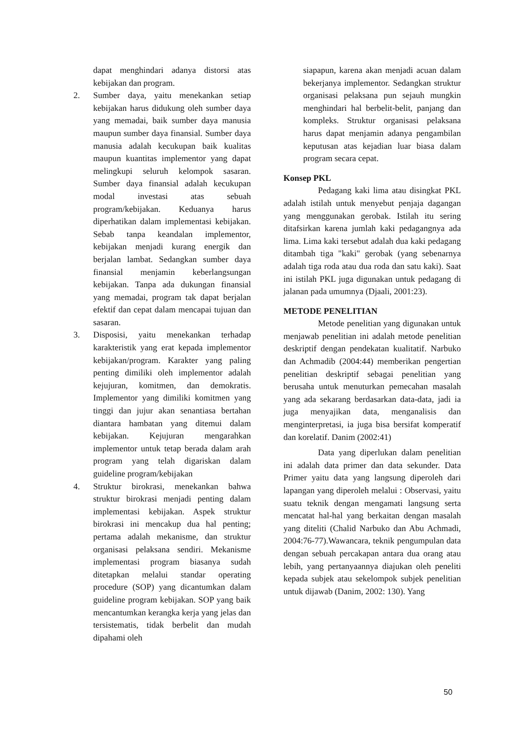dapat menghindari adanya distorsi atas kebijakan dan program.
2. Sumber daya, yaitu menekankan setiap kebijakan harus didukung oleh sumber daya yang memadai, baik sumber daya manusia maupun sumber daya finansial. Sumber daya manusia adalah kecukupan baik kualitas maupun kuantitas implementor yang dapat melingkupi seluruh kelompok sasaran. Sumber daya finansial adalah kecukupan modal investasi atas sebuah program/kebijakan. Keduanya harus diperhatikan dalam implementasi kebijakan. Sebab tanpa keandalan implementor, kebijakan menjadi kurang energik dan berjalan lambat. Sedangkan sumber daya finansial menjamin keberlangsungan kebijakan. Tanpa ada dukungan finansial yang memadai, program tak dapat berjalan efektif dan cepat dalam mencapai tujuan dan sasaran.
3. Disposisi, yaitu menekankan terhadap karakteristik yang erat kepada implementor kebijakan/program. Karakter yang paling penting dimiliki oleh implementor adalah kejujuran, komitmen, dan demokratis. Implementor yang dimiliki komitmen yang tinggi dan jujur akan senantiasa bertahan diantara hambatan yang ditemui dalam kebijakan. Kejujuran mengarahkan implementor untuk tetap berada dalam arah program yang telah digariskan dalam guideline program/kebijakan
4. Struktur birokrasi, menekankan bahwa struktur birokrasi menjadi penting dalam implementasi kebijakan. Aspek struktur birokrasi ini mencakup dua hal penting; pertama adalah mekanisme, dan struktur organisasi pelaksana sendiri. Mekanisme implementasi program biasanya sudah ditetapkan melalui standar operating procedure (SOP) yang dicantumkan dalam guideline program kebijakan. SOP yang baik mencantumkan kerangka kerja yang jelas dan tersistematis, tidak berbelit dan mudah dipahami oleh
siapapun, karena akan menjadi acuan dalam bekerjanya implementor. Sedangkan struktur organisasi pelaksana pun sejauh mungkin menghindari hal berbelit-belit, panjang dan kompleks. Struktur organisasi pelaksana harus dapat menjamin adanya pengambilan keputusan atas kejadian luar biasa dalam program secara cepat.
Konsep PKL
Pedagang kaki lima atau disingkat PKL adalah istilah untuk menyebut penjaja dagangan yang menggunakan gerobak. Istilah itu sering ditafsirkan karena jumlah kaki pedagangnya ada lima. Lima kaki tersebut adalah dua kaki pedagang ditambah tiga "kaki" gerobak (yang sebenarnya adalah tiga roda atau dua roda dan satu kaki). Saat ini istilah PKL juga digunakan untuk pedagang di jalanan pada umumnya (Djaali, 2001:23).
METODE PENELITIAN
Metode penelitian yang digunakan untuk menjawab penelitian ini adalah metode penelitian deskriptif dengan pendekatan kualitatif. Narbuko dan Achmadib (2004:44) memberikan pengertian penelitian deskriptif sebagai penelitian yang berusaha untuk menuturkan pemecahan masalah yang ada sekarang berdasarkan data-data, jadi ia juga menyajikan data, menganalisis dan menginterpretasi, ia juga bisa bersifat komperatif dan korelatif. Danim (2002:41)
Data yang diperlukan dalam penelitian ini adalah data primer dan data sekunder. Data Primer yaitu data yang langsung diperoleh dari lapangan yang diperoleh melalui : Observasi, yaitu suatu teknik dengan mengamati langsung serta mencatat hal-hal yang berkaitan dengan masalah yang diteliti (Chalid Narbuko dan Abu Achmadi, 2004:76-77).Wawancara, teknik pengumpulan data dengan sebuah percakapan antara dua orang atau lebih, yang pertanyaannya diajukan oleh peneliti kepada subjek atau sekelompok subjek penelitian untuk dijawab (Danim, 2002: 130). Yang
50